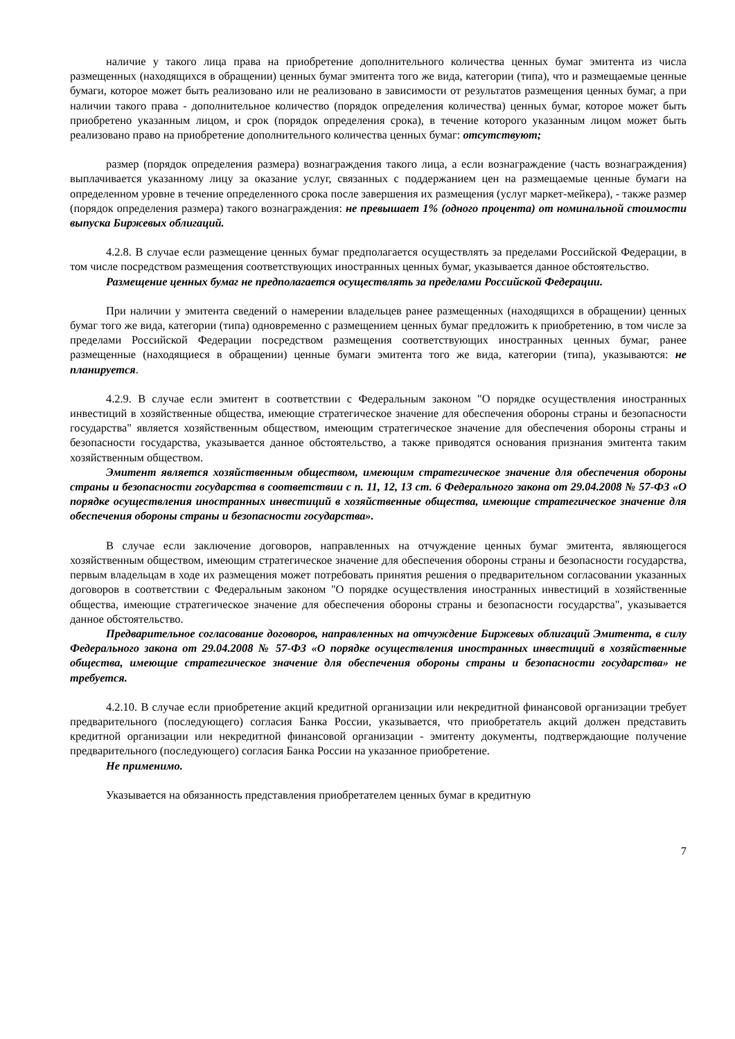наличие у такого лица права на приобретение дополнительного количества ценных бумаг эмитента из числа размещенных (находящихся в обращении) ценных бумаг эмитента того же вида, категории (типа), что и размещаемые ценные бумаги, которое может быть реализовано или не реализовано в зависимости от результатов размещения ценных бумаг, а при наличии такого права - дополнительное количество (порядок определения количества) ценных бумаг, которое может быть приобретено указанным лицом, и срок (порядок определения срока), в течение которого указанным лицом может быть реализовано право на приобретение дополнительного количества ценных бумаг: отсутствуют;
размер (порядок определения размера) вознаграждения такого лица, а если вознаграждение (часть вознаграждения) выплачивается указанному лицу за оказание услуг, связанных с поддержанием цен на размещаемые ценные бумаги на определенном уровне в течение определенного срока после завершения их размещения (услуг маркет-мейкера), - также размер (порядок определения размера) такого вознаграждения: не превышает 1% (одного процента) от номинальной стоимости выпуска Биржевых облигаций.
4.2.8. В случае если размещение ценных бумаг предполагается осуществлять за пределами Российской Федерации, в том числе посредством размещения соответствующих иностранных ценных бумаг, указывается данное обстоятельство.
Размещение ценных бумаг не предполагается осуществлять за пределами Российской Федерации.
При наличии у эмитента сведений о намерении владельцев ранее размещенных (находящихся в обращении) ценных бумаг того же вида, категории (типа) одновременно с размещением ценных бумаг предложить к приобретению, в том числе за пределами Российской Федерации посредством размещения соответствующих иностранных ценных бумаг, ранее размещенные (находящиеся в обращении) ценные бумаги эмитента того же вида, категории (типа), указываются: не планируется.
4.2.9. В случае если эмитент в соответствии с Федеральным законом "О порядке осуществления иностранных инвестиций в хозяйственные общества, имеющие стратегическое значение для обеспечения обороны страны и безопасности государства" является хозяйственным обществом, имеющим стратегическое значение для обеспечения обороны страны и безопасности государства, указывается данное обстоятельство, а также приводятся основания признания эмитента таким хозяйственным обществом.
Эмитент является хозяйственным обществом, имеющим стратегическое значение для обеспечения обороны страны и безопасности государства в соответствии с п. 11, 12, 13 ст. 6 Федерального закона от 29.04.2008 № 57-ФЗ «О порядке осуществления иностранных инвестиций в хозяйственные общества, имеющие стратегическое значение для обеспечения обороны страны и безопасности государства».
В случае если заключение договоров, направленных на отчуждение ценных бумаг эмитента, являющегося хозяйственным обществом, имеющим стратегическое значение для обеспечения обороны страны и безопасности государства, первым владельцам в ходе их размещения может потребовать принятия решения о предварительном согласовании указанных договоров в соответствии с Федеральным законом "О порядке осуществления иностранных инвестиций в хозяйственные общества, имеющие стратегическое значение для обеспечения обороны страны и безопасности государства", указывается данное обстоятельство.
Предварительное согласование договоров, направленных на отчуждение Биржевых облигаций Эмитента, в силу Федерального закона от 29.04.2008 № 57-ФЗ «О порядке осуществления иностранных инвестиций в хозяйственные общества, имеющие стратегическое значение для обеспечения обороны страны и безопасности государства» не требуется.
4.2.10. В случае если приобретение акций кредитной организации или некредитной финансовой организации требует предварительного (последующего) согласия Банка России, указывается, что приобретатель акций должен представить кредитной организации или некредитной финансовой организации - эмитенту документы, подтверждающие получение предварительного (последующего) согласия Банка России на указанное приобретение.
Не применимо.
Указывается на обязанность представления приобретателем ценных бумаг в кредитную
7